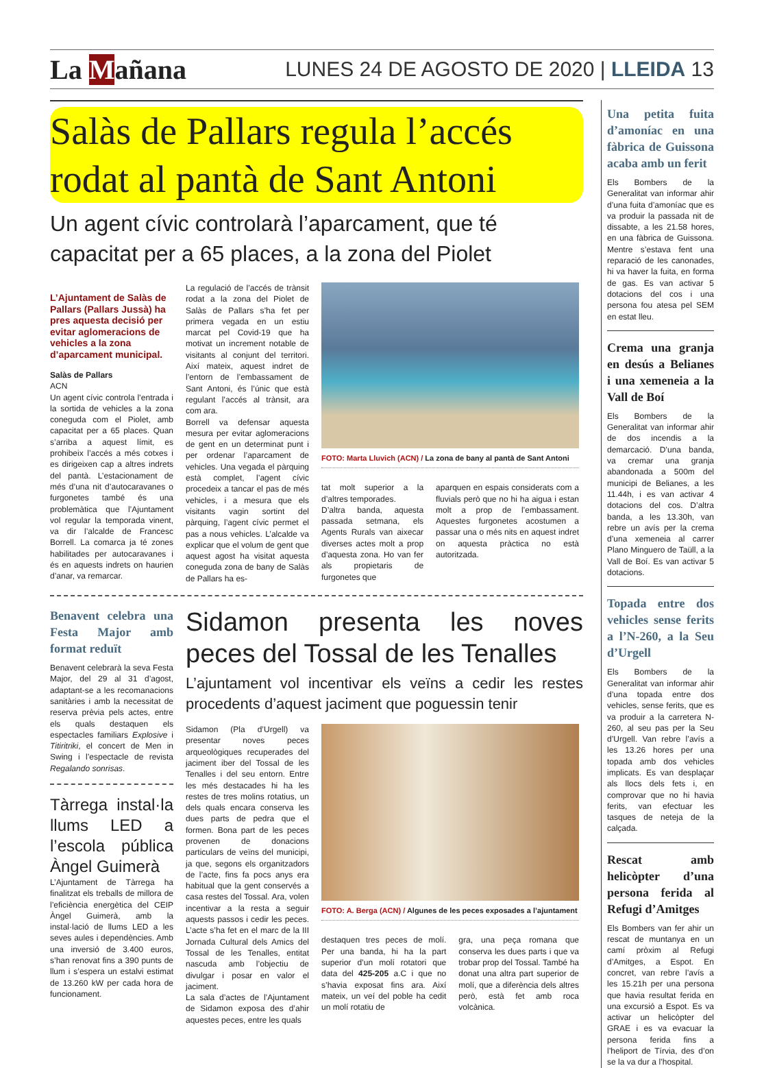La Mañana
LUNES 24 DE AGOSTO DE 2020 | LLEIDA 13
Salàs de Pallars regula l’accés rodat al pantà de Sant Antoni
Un agent cívic controlarà l’aparcament, que té capacitat per a 65 places, a la zona del Piolet
L’Ajuntament de Salàs de Pallars (Pallars Jussà) ha pres aquesta decisió per evitar aglomeracions de vehicles a la zona d’aparcament municipal.
Salàs de Pallars
ACN
Un agent cívic controla l’entrada i la sortida de vehicles a la zona coneguda com el Piolet, amb capacitat per a 65 places. Quan s’arriba a aquest límit, es prohibeix l’accés a més cotxes i es dirigeixen cap a altres indrets del pantà. L’estacionament de més d’una nit d’autocaravanes o furgonetes també és una problemàtica que l’Ajuntament vol regular la temporada vinent, va dir l’alcalde de Francesc Borrell. La comarca ja té zones habilitades per autocaravanes i és en aquests indrets on haurien d’anar, va remarcar.
La regulació de l’accés de trànsit rodat a la zona del Piolet de Salàs de Pallars s’ha fet per primera vegada en un estiu marcat pel Covid-19 que ha motivat un increment notable de visitants al conjunt del territori. Així mateix, aquest indret de l’entorn de l’embassament de Sant Antoni, és l’únic que està regulant l’accés al trànsit, ara com ara.
Borrell va defensar aquesta mesura per evitar aglomeracions de gent en un determinat punt i per ordenar l’aparcament de vehicles. Una vegada el pàrquing està complet, l’agent cívic procedeix a tancar el pas de més vehicles, i a mesura que els visitants vagin sortint del pàrquing, l’agent cívic permet el pas a nous vehicles. L’alcalde va explicar que el volum de gent que aquest agost ha visitat aquesta coneguda zona de bany de Salàs de Pallars ha es-
FOTO: Marta Lluvich (ACN) / La zona de bany al pantà de Sant Antoni
tat molt superior a la d’altres temporades.
D’altra banda, aquesta passada setmana, els Agents Rurals van aixecar diverses actes molt a prop d’aquesta zona. Ho van fer als propietaris de furgonetes que
aparquen en espais considerats com a fluvials però que no hi ha aigua i estan molt a prop de l’embassament. Aquestes furgonetes acostumen a passar una o més nits en aquest indret on aquesta pràctica no està autoritzada.
Benavent celebra una Festa Major amb format reduït
Benavent celebrarà la seva Festa Major, del 29 al 31 d’agost, adaptant-se a les recomanacions sanitàries i amb la necessitat de reserva prèvia pels actes, entre els quals destaquen els espectacles familiars Explosive i Titiritriki, el concert de Men in Swing i l’espectacle de revista Regalando sonrisas.
Tàrrega instal·la llums LED a l’escola pública Àngel Guimerà
L’Ajuntament de Tàrrega ha finalitzat els treballs de millora de l’eficiència energètica del CEIP Àngel Guimerà, amb la instal·lació de llums LED a les seves aules i dependències. Amb una inversió de 3.400 euros, s’han renovat fins a 390 punts de llum i s’espera un estalvi estimat de 13.260 kW per cada hora de funcionament.
Sidamon presenta les noves peces del Tossal de les Tenalles
L’ajuntament vol incentivar els veïns a cedir les restes procedents d’aquest jaciment que poguessin tenir
Sidamon (Pla d’Urgell) va presentar noves peces arqueològiques recuperades del jaciment iber del Tossal de les Tenalles i del seu entorn. Entre les més destacades hi ha les restes de tres molins rotatius, un dels quals encara conserva les dues parts de pedra que el formen. Bona part de les peces provenen de donacions particulars de veïns del municipi, ja que, segons els organitzadors de l’acte, fins fa pocs anys era habitual que la gent conservés a casa restes del Tossal. Ara, volen incentivar a la resta a seguir aquests passos i cedir les peces. L’acte s’ha fet en el marc de la III Jornada Cultural dels Amics del Tossal de les Tenalles, entitat nascuda amb l’objectiu de divulgar i posar en valor el jaciment.
La sala d’actes de l’Ajuntament de Sidamon exposa des d’ahir aquestes peces, entre les quals
FOTO: A. Berga (ACN) / Algunes de les peces exposades a l’ajuntament
destaquen tres peces de molí. Per una banda, hi ha la part superior d’un molí rotatori que data del 425-205 a.C i que no s’havia exposat fins ara. Així mateix, un veí del poble ha cedit un molí rotatiu de
gra, una peça romana que conserva les dues parts i que va trobar prop del Tossal. També ha donat una altra part superior de molí, que a diferència dels altres però, està fet amb roca volcànica.
Una petita fuita d’amoníac en una fàbrica de Guissona acaba amb un ferit
Els Bombers de la Generalitat van informar ahir d’una fuita d’amoníac que es va produir la passada nit de dissabte, a les 21.58 hores, en una fàbrica de Guissona. Mentre s’estava fent una reparació de les canonades, hi va haver la fuita, en forma de gas. Es van activar 5 dotacions del cos i una persona fou atesa pel SEM en estat lleu.
Crema una granja en desús a Belianes i una xemeneia a la Vall de Boí
Els Bombers de la Generalitat van informar ahir de dos incendis a la demarcació. D’una banda, va cremar una granja abandonada a 500m del municipi de Belianes, a les 11.44h, i es van activar 4 dotacions del cos. D’altra banda, a les 13.30h, van rebre un avís per la crema d’una xemeneia al carrer Plano Minguero de Taüll, a la Vall de Boí. Es van activar 5 dotacions.
Topada entre dos vehicles sense ferits a l’N-260, a la Seu d’Urgell
Els Bombers de la Generalitat van informar ahir d’una topada entre dos vehicles, sense ferits, que es va produir a la carretera N-260, al seu pas per la Seu d’Urgell. Van rebre l’avís a les 13.26 hores per una topada amb dos vehicles implicats. Es van desplaçar als llocs dels fets i, en comprovar que no hi havia ferits, van efectuar les tasques de neteja de la calçada.
Rescat amb helicòpter d’una persona ferida al Refugi d’Amitges
Els Bombers van fer ahir un rescat de muntanya en un camí pròxim al Refugi d’Amitges, a Espot. En concret, van rebre l’avís a les 15.21h per una persona que havia resultat ferida en una excursió a Espot. Es va activar un helicòpter del GRAE i es va evacuar la persona ferida fins a l’heliport de Tírvia, des d’on se la va dur a l’hospital.